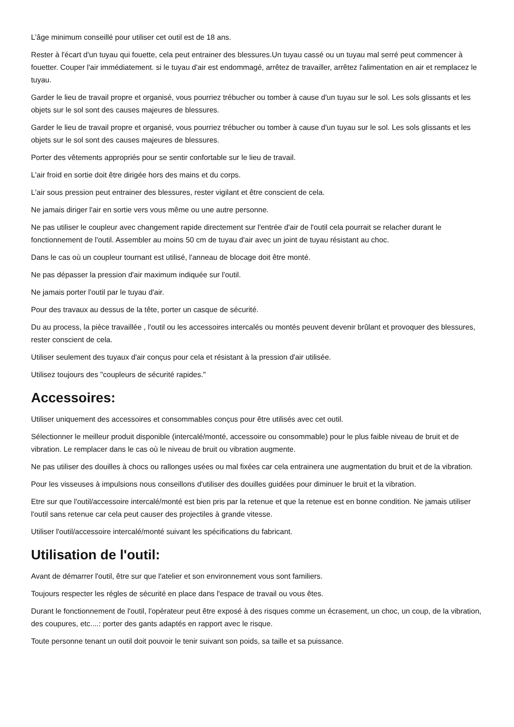L'âge minimum conseillé pour utiliser cet outil est de 18 ans.
Rester à l'écart d'un tuyau qui fouette, cela peut entrainer des blessures.Un tuyau cassé ou un tuyau mal serré peut commencer à fouetter. Couper l'air immédiatement. si le tuyau d'air est endommagé, arrêtez de travailler, arrêtez l'alimentation en air et remplacez le tuyau.
Garder le lieu de travail propre et organisé, vous pourriez trébucher ou tomber à cause d'un tuyau sur le sol. Les sols glissants et les objets sur le sol sont des causes majeures de blessures.
Garder le lieu de travail propre et organisé, vous pourriez trébucher ou tomber à cause d'un tuyau sur le sol. Les sols glissants et les objets sur le sol sont des causes majeures de blessures.
Porter des vêtements appropriés pour se sentir confortable sur le lieu de travail.
L'air froid en sortie doit être dirigée hors des mains et du corps.
L'air sous pression peut entrainer des blessures, rester vigilant et être conscient de cela.
Ne jamais diriger l'air en sortie vers vous même ou une autre personne.
Ne pas utiliser le coupleur avec changement rapide directement sur l'entrée d'air de l'outil cela pourrait se relacher durant le fonctionnement de l'outil. Assembler au moins 50 cm de tuyau d'air avec un joint de tuyau résistant au choc.
Dans le cas où un coupleur tournant est utilisé, l'anneau de blocage doit être monté.
Ne pas dépasser la pression d'air maximum indiquée sur l'outil.
Ne jamais porter l'outil par le tuyau d'air.
Pour des travaux au dessus de la tête, porter un casque de sécurité.
Du au process, la pièce travaillée , l'outil ou les accessoires intercalés ou montés peuvent devenir brûlant et provoquer des blessures, rester conscient de cela.
Utiliser seulement des tuyaux d'air conçus pour cela et résistant à la pression d'air utilisée.
Utilisez toujours des "coupleurs de sécurité rapides."
Accessoires:
Utiliser uniquement des accessoires et consommables conçus pour être utilisés avec cet outil.
Sélectionner le meilleur produit disponible (intercalé/monté, accessoire ou consommable) pour le plus faible niveau de bruit et de vibration. Le remplacer dans le cas où le niveau de bruit ou vibration augmente.
Ne pas utiliser des douilles à chocs ou rallonges usées ou mal fixées car cela entrainera une augmentation du bruit et de la vibration.
Pour les visseuses à impulsions nous conseillons d'utiliser des douilles guidées pour diminuer le bruit et la vibration.
Etre sur que l'outil/accessoire intercalé/monté est bien pris par la retenue et que la retenue est en bonne condition. Ne jamais utiliser l'outil sans retenue car cela peut causer des projectiles à grande vitesse.
Utiliser l'outil/accessoire intercalé/monté suivant les spécifications du fabricant.
Utilisation de l'outil:
Avant de démarrer l'outil, être sur que l'atelier et son environnement vous sont familiers.
Toujours respecter les régles de sécurité en place dans l'espace de travail ou vous êtes.
Durant le fonctionnement de l'outil, l'opèrateur peut être exposé à des risques comme un écrasement, un choc, un coup, de la vibration, des coupures, etc....: porter des gants adaptés en rapport avec le risque.
Toute personne tenant un outil doit pouvoir le tenir suivant son poids, sa taille et sa puissance.